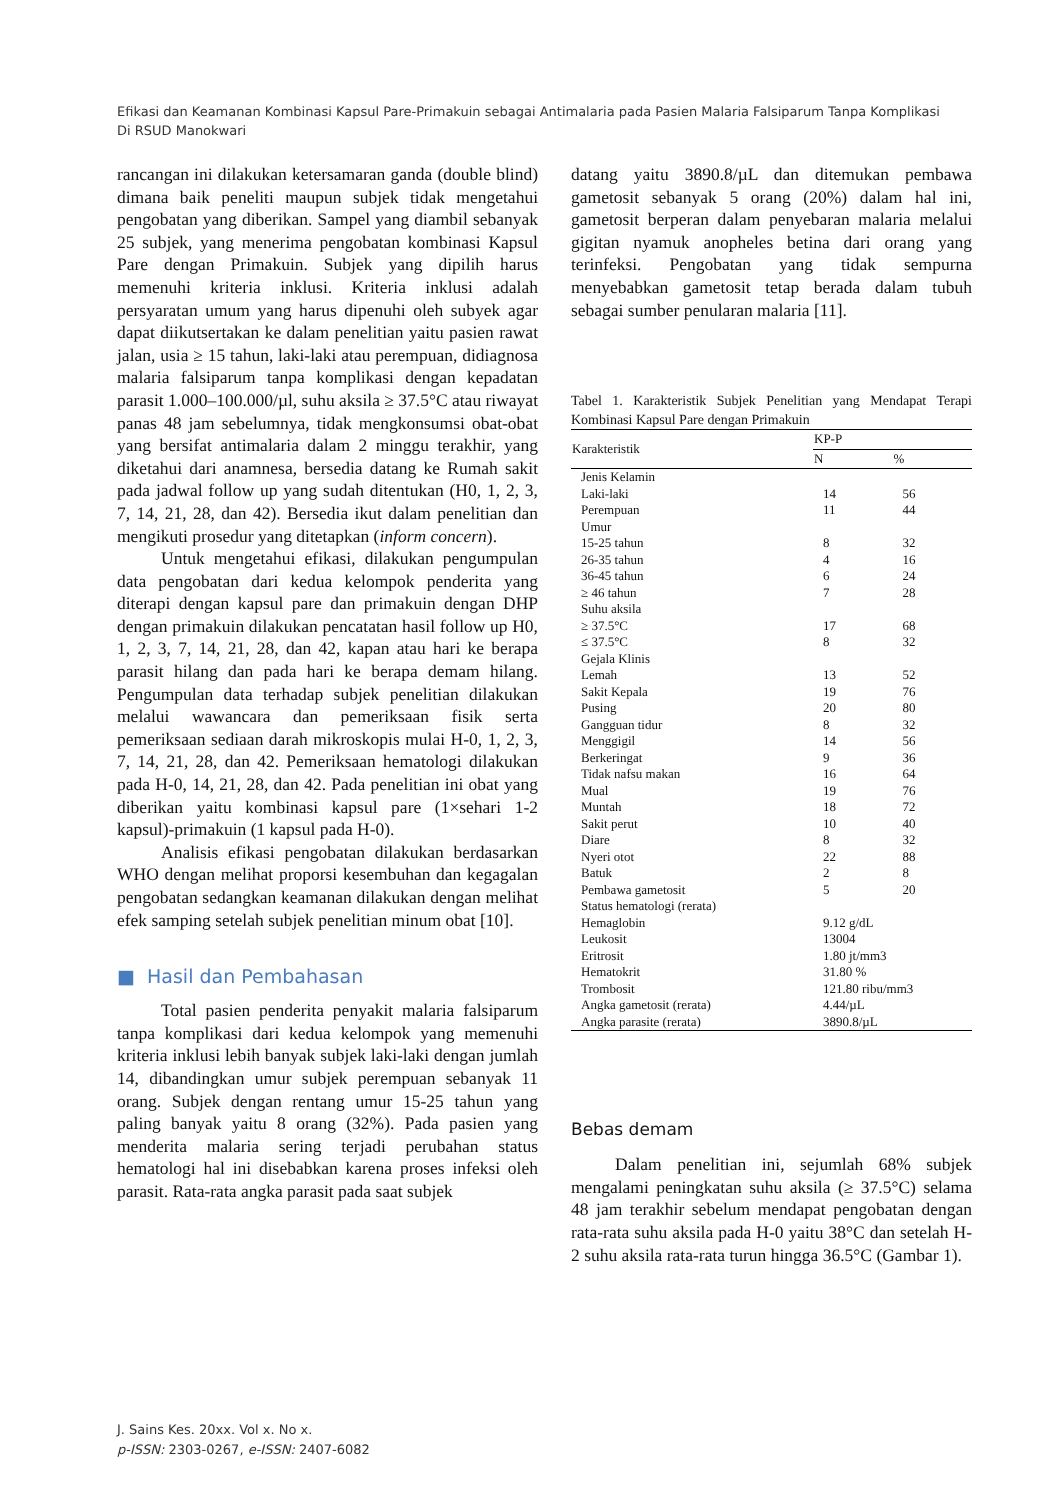Efikasi dan Keamanan Kombinasi Kapsul Pare-Primakuin sebagai Antimalaria pada Pasien Malaria Falsiparum Tanpa Komplikasi Di RSUD Manokwari
rancangan ini dilakukan ketersamaran ganda (double blind) dimana baik peneliti maupun subjek tidak mengetahui pengobatan yang diberikan. Sampel yang diambil sebanyak 25 subjek, yang menerima pengobatan kombinasi Kapsul Pare dengan Primakuin. Subjek yang dipilih harus memenuhi kriteria inklusi. Kriteria inklusi adalah persyaratan umum yang harus dipenuhi oleh subyek agar dapat diikutsertakan ke dalam penelitian yaitu pasien rawat jalan, usia ≥ 15 tahun, laki-laki atau perempuan, didiagnosa malaria falsiparum tanpa komplikasi dengan kepadatan parasit 1.000–100.000/µl, suhu aksila ≥ 37.5°C atau riwayat panas 48 jam sebelumnya, tidak mengkonsumsi obat-obat yang bersifat antimalaria dalam 2 minggu terakhir, yang diketahui dari anamnesa, bersedia datang ke Rumah sakit pada jadwal follow up yang sudah ditentukan (H0, 1, 2, 3, 7, 14, 21, 28, dan 42). Bersedia ikut dalam penelitian dan mengikuti prosedur yang ditetapkan (inform concern).
Untuk mengetahui efikasi, dilakukan pengumpulan data pengobatan dari kedua kelompok penderita yang diterapi dengan kapsul pare dan primakuin dengan DHP dengan primakuin dilakukan pencatatan hasil follow up H0, 1, 2, 3, 7, 14, 21, 28, dan 42, kapan atau hari ke berapa parasit hilang dan pada hari ke berapa demam hilang. Pengumpulan data terhadap subjek penelitian dilakukan melalui wawancara dan pemeriksaan fisik serta pemeriksaan sediaan darah mikroskopis mulai H-0, 1, 2, 3, 7, 14, 21, 28, dan 42. Pemeriksaan hematologi dilakukan pada H-0, 14, 21, 28, dan 42. Pada penelitian ini obat yang diberikan yaitu kombinasi kapsul pare (1×sehari 1-2 kapsul)-primakuin (1 kapsul pada H-0).
Analisis efikasi pengobatan dilakukan berdasarkan WHO dengan melihat proporsi kesembuhan dan kegagalan pengobatan sedangkan keamanan dilakukan dengan melihat efek samping setelah subjek penelitian minum obat [10].
■ Hasil dan Pembahasan
Total pasien penderita penyakit malaria falsiparum tanpa komplikasi dari kedua kelompok yang memenuhi kriteria inklusi lebih banyak subjek laki-laki dengan jumlah 14, dibandingkan umur subjek perempuan sebanyak 11 orang. Subjek dengan rentang umur 15-25 tahun yang paling banyak yaitu 8 orang (32%). Pada pasien yang menderita malaria sering terjadi perubahan status hematologi hal ini disebabkan karena proses infeksi oleh parasit. Rata-rata angka parasit pada saat subjek
datang yaitu 3890.8/µL dan ditemukan pembawa gametosit sebanyak 5 orang (20%) dalam hal ini, gametosit berperan dalam penyebaran malaria melalui gigitan nyamuk anopheles betina dari orang yang terinfeksi. Pengobatan yang tidak sempurna menyebabkan gametosit tetap berada dalam tubuh sebagai sumber penularan malaria [11].
Tabel 1. Karakteristik Subjek Penelitian yang Mendapat Terapi Kombinasi Kapsul Pare dengan Primakuin
| Karakteristik | KP-P | |
| --- | --- | --- |
| | N | % |
| Jenis Kelamin | | |
| Laki-laki | 14 | 56 |
| Perempuan | 11 | 44 |
| Umur | | |
| 15-25 tahun | 8 | 32 |
| 26-35 tahun | 4 | 16 |
| 36-45 tahun | 6 | 24 |
| ≥ 46 tahun | 7 | 28 |
| Suhu aksila | | |
| ≥ 37.5°C | 17 | 68 |
| ≤ 37.5°C | 8 | 32 |
| Gejala Klinis | | |
| Lemah | 13 | 52 |
| Sakit Kepala | 19 | 76 |
| Pusing | 20 | 80 |
| Gangguan tidur | 8 | 32 |
| Menggigil | 14 | 56 |
| Berkeringat | 9 | 36 |
| Tidak nafsu makan | 16 | 64 |
| Mual | 19 | 76 |
| Muntah | 18 | 72 |
| Sakit perut | 10 | 40 |
| Diare | 8 | 32 |
| Nyeri otot | 22 | 88 |
| Batuk | 2 | 8 |
| Pembawa gametosit | 5 | 20 |
| Status hematologi (rerata) | | |
| Hemaglobin | 9.12 g/dL | |
| Leukosit | 13004 | |
| Eritrosit | 1.80 jt/mm3 | |
| Hematokrit | 31.80 % | |
| Trombosit | 121.80 ribu/mm3 | |
| Angka gametosit (rerata) | 4.44/µL | |
| Angka parasite (rerata) | 3890.8/µL | |
Bebas demam
Dalam penelitian ini, sejumlah 68% subjek mengalami peningkatan suhu aksila (≥ 37.5°C) selama 48 jam terakhir sebelum mendapat pengobatan dengan rata-rata suhu aksila pada H-0 yaitu 38°C dan setelah H-2 suhu aksila rata-rata turun hingga 36.5°C (Gambar 1).
J. Sains Kes. 20xx. Vol x. No x.
p-ISSN: 2303-0267, e-ISSN: 2407-6082